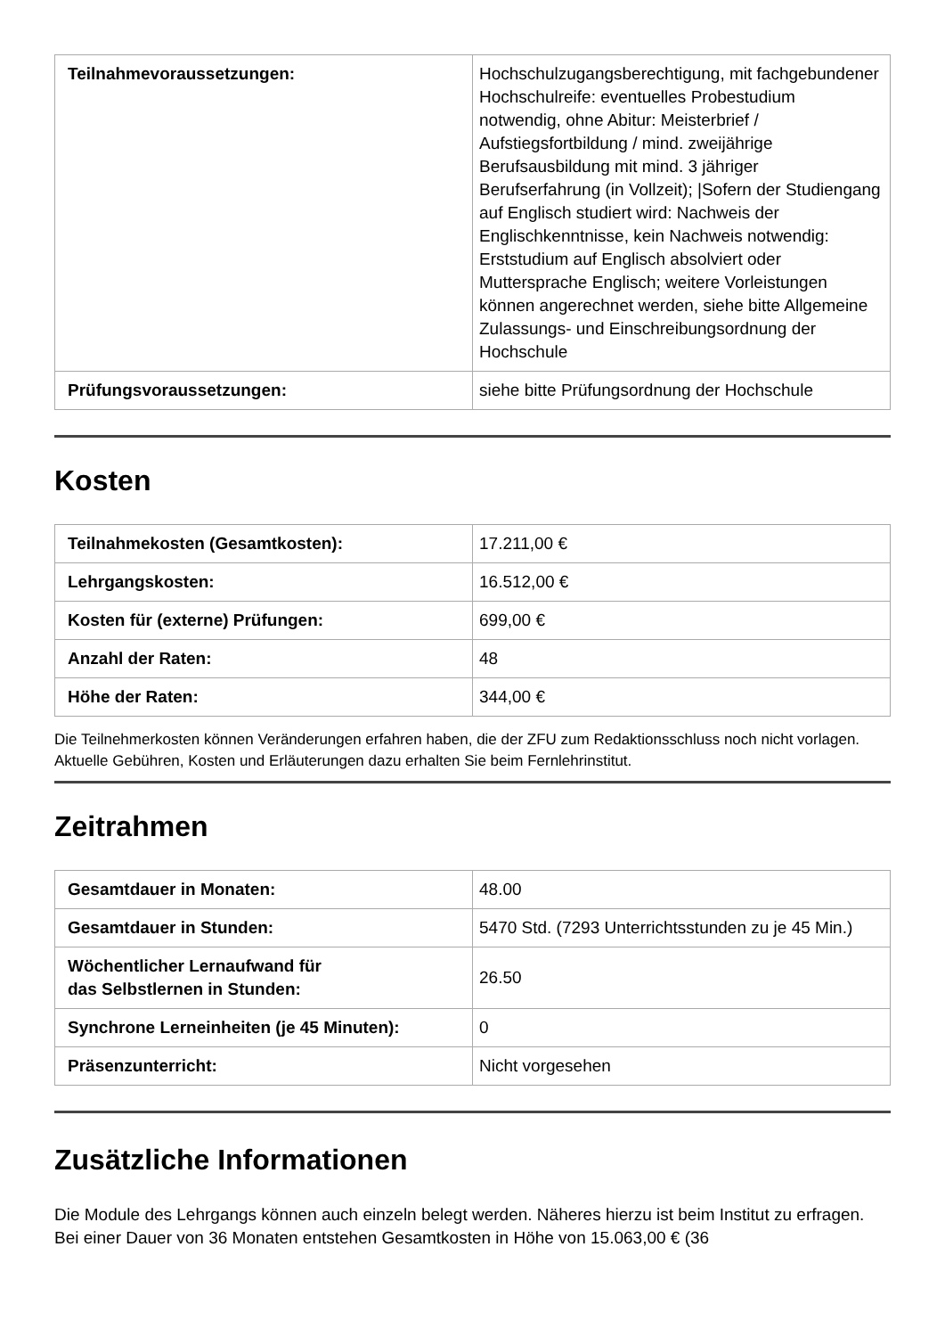| Teilnahmevoraussetzungen: | Hochschulzugangsberechtigung, mit fachgebundener Hochschulreife: eventuelles Probestudium notwendig, ohne Abitur: Meisterbrief / Aufstiegsfortbildung / mind. zweijährige Berufsausbildung mit mind. 3 jähriger Berufserfahrung (in Vollzeit); /Sofern der Studiengang auf Englisch studiert wird: Nachweis der Englischkenntnisse, kein Nachweis notwendig: Erststudium auf Englisch absolviert oder Muttersprache Englisch; weitere Vorleistungen können angerechnet werden, siehe bitte Allgemeine Zulassungs- und Einschreibungsordnung der Hochschule |
| Prüfungsvoraussetzungen: | siehe bitte Prüfungsordnung der Hochschule |
Kosten
| Teilnahmekosten (Gesamtkosten): | 17.211,00 € |
| Lehrgangskosten: | 16.512,00 € |
| Kosten für (externe) Prüfungen: | 699,00 € |
| Anzahl der Raten: | 48 |
| Höhe der Raten: | 344,00 € |
Die Teilnehmerkosten können Veränderungen erfahren haben, die der ZFU zum Redaktionsschluss noch nicht vorlagen. Aktuelle Gebühren, Kosten und Erläuterungen dazu erhalten Sie beim Fernlehrinstitut.
Zeitrahmen
| Gesamtdauer in Monaten: | 48.00 |
| Gesamtdauer in Stunden: | 5470 Std. (7293 Unterrichtsstunden zu je 45 Min.) |
| Wöchentlicher Lernaufwand für das Selbstlernen in Stunden: | 26.50 |
| Synchrone Lerneinheiten (je 45 Minuten): | 0 |
| Präsenzunterricht: | Nicht vorgesehen |
Zusätzliche Informationen
Die Module des Lehrgangs können auch einzeln belegt werden. Näheres hierzu ist beim Institut zu erfragen. Bei einer Dauer von 36 Monaten entstehen Gesamtkosten in Höhe von 15.063,00 € (36